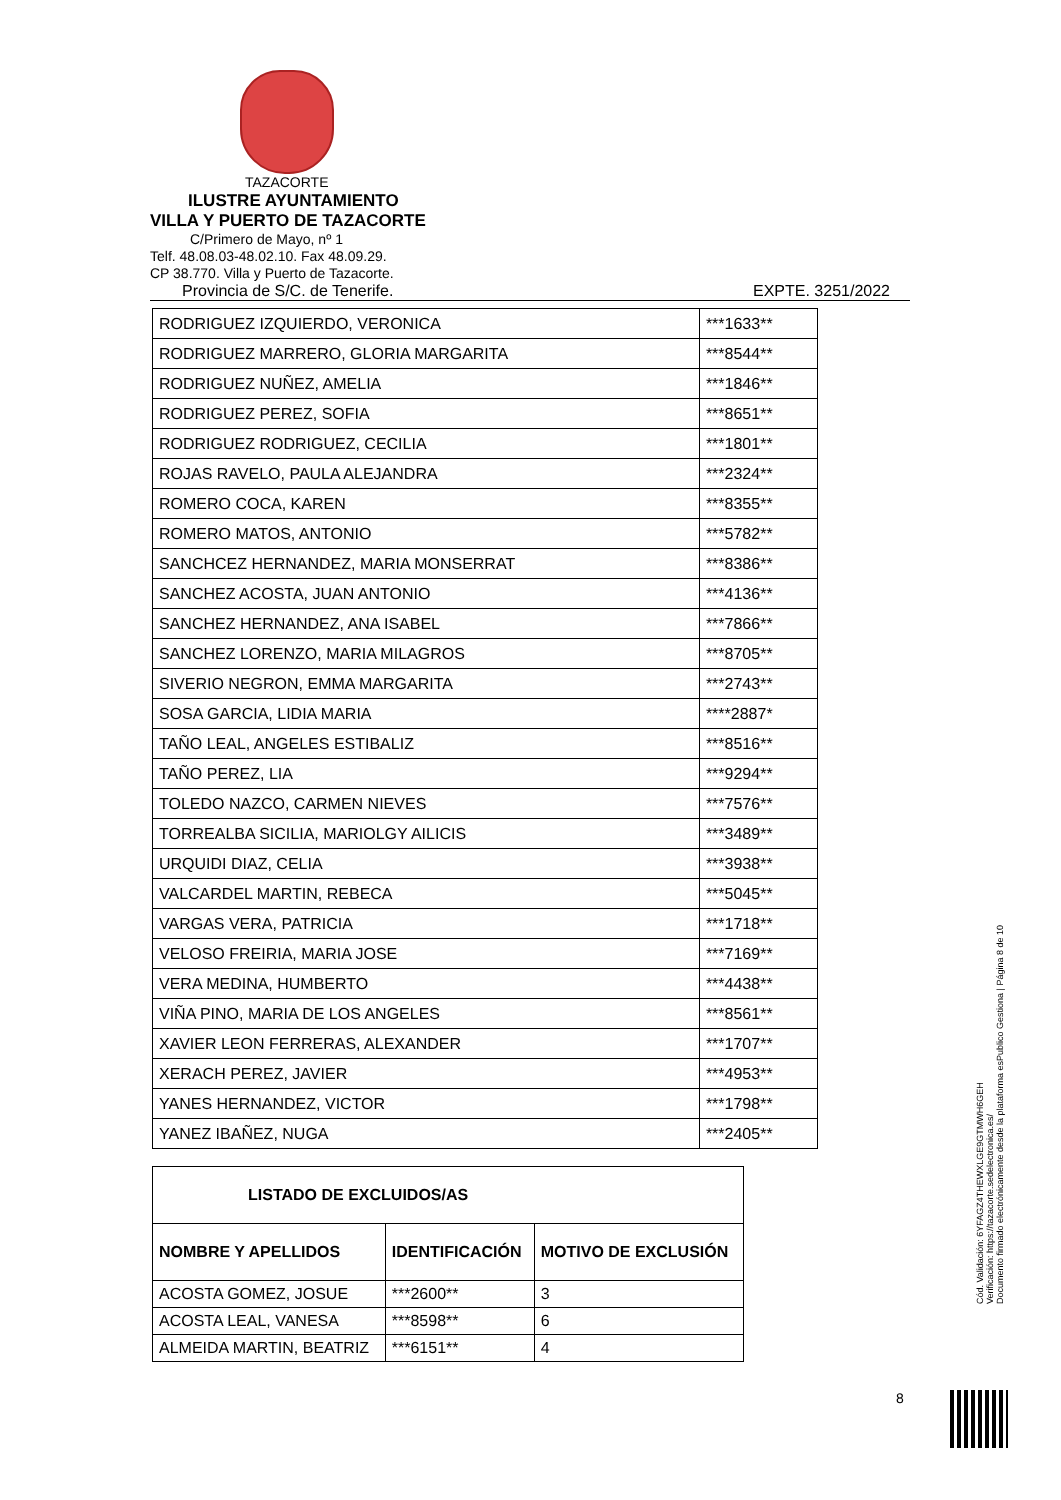TAZACORTE
ILUSTRE AYUNTAMIENTO
VILLA Y PUERTO DE TAZACORTE
C/Primero de Mayo, nº 1
Telf. 48.08.03-48.02.10. Fax 48.09.29.
CP 38.770. Villa y Puerto de Tazacorte.
Provincia de S/C. de Tenerife. EXPTE. 3251/2022
| RODRIGUEZ IZQUIERDO, VERONICA | ***1633** |
| RODRIGUEZ MARRERO, GLORIA MARGARITA | ***8544** |
| RODRIGUEZ NUÑEZ, AMELIA | ***1846** |
| RODRIGUEZ PEREZ, SOFIA | ***8651** |
| RODRIGUEZ RODRIGUEZ, CECILIA | ***1801** |
| ROJAS RAVELO, PAULA ALEJANDRA | ***2324** |
| ROMERO COCA, KAREN | ***8355** |
| ROMERO MATOS, ANTONIO | ***5782** |
| SANCHCEZ HERNANDEZ, MARIA MONSERRAT | ***8386** |
| SANCHEZ ACOSTA, JUAN ANTONIO | ***4136** |
| SANCHEZ HERNANDEZ, ANA ISABEL | ***7866** |
| SANCHEZ LORENZO, MARIA MILAGROS | ***8705** |
| SIVERIO NEGRON, EMMA MARGARITA | ***2743** |
| SOSA GARCIA, LIDIA MARIA | ****2887* |
| TAÑO LEAL, ANGELES ESTIBALIZ | ***8516** |
| TAÑO PEREZ, LIA | ***9294** |
| TOLEDO NAZCO, CARMEN NIEVES | ***7576** |
| TORREALBA SICILIA, MARIOLGY AILICIS | ***3489** |
| URQUIDI DIAZ, CELIA | ***3938** |
| VALCARDEL MARTIN, REBECA | ***5045** |
| VARGAS VERA, PATRICIA | ***1718** |
| VELOSO FREIRIA, MARIA JOSE | ***7169** |
| VERA MEDINA, HUMBERTO | ***4438** |
| VIÑA PINO, MARIA DE LOS ANGELES | ***8561** |
| XAVIER LEON FERRERAS, ALEXANDER | ***1707** |
| XERACH PEREZ, JAVIER | ***4953** |
| YANES HERNANDEZ, VICTOR | ***1798** |
| YANEZ IBAÑEZ, NUGA | ***2405** |
| LISTADO DE EXCLUIDOS/AS | | |
| --- | --- | --- |
| NOMBRE Y APELLIDOS | IDENTIFICACIÓN | MOTIVO DE EXCLUSIÓN |
| ACOSTA GOMEZ, JOSUE | ***2600** | 3 |
| ACOSTA LEAL, VANESA | ***8598** | 6 |
| ALMEIDA MARTIN, BEATRIZ | ***6151** | 4 |
Cód. Validación: 6YFAGZ4THEWXLGE9GTMWH6GEH
Verificación: https://tazacorte.sedelectronica.es/
Documento firmado electrónicamente desde la plataforma esPublico Gestiona | Página 8 de 10
8